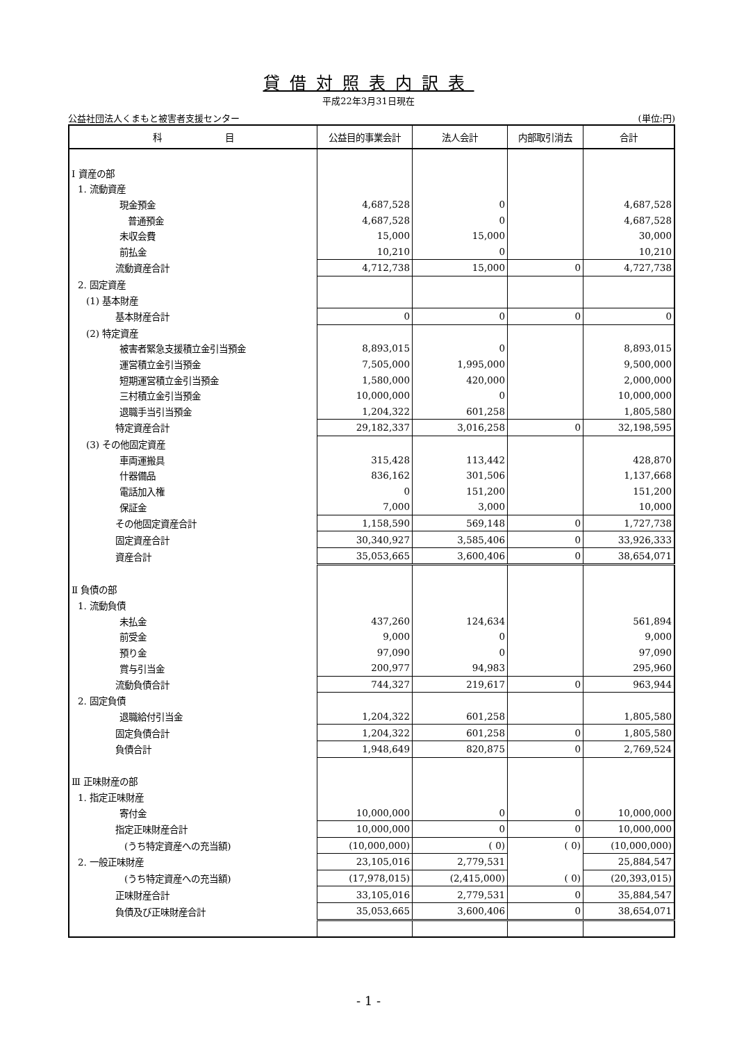貸借対照表内訳表
平成22年3月31日現在
公益社団法人くまもと被害者支援センター (単位:円)
| 科 目 | 公益目的事業会計 | 法人会計 | 内部取引消去 | 合計 |
| --- | --- | --- | --- | --- |
| Ⅰ 資産の部 | | | | |
| 1. 流動資産 | | | | |
| 現金預金 | 4,687,528 | 0 | | 4,687,528 |
| 普通預金 | 4,687,528 | 0 | | 4,687,528 |
| 未収会費 | 15,000 | 15,000 | | 30,000 |
| 前払金 | 10,210 | 0 | | 10,210 |
| 流動資産合計 | 4,712,738 | 15,000 | 0 | 4,727,738 |
| 2. 固定資産 | | | | |
| (1) 基本財産 | | | | |
| 基本財産合計 | 0 | 0 | 0 | 0 |
| (2) 特定資産 | | | | |
| 被害者緊急支援積立金引当預金 | 8,893,015 | 0 | | 8,893,015 |
| 運営積立金引当預金 | 7,505,000 | 1,995,000 | | 9,500,000 |
| 短期運営積立金引当預金 | 1,580,000 | 420,000 | | 2,000,000 |
| 三村積立金引当預金 | 10,000,000 | 0 | | 10,000,000 |
| 退職手当引当預金 | 1,204,322 | 601,258 | | 1,805,580 |
| 特定資産合計 | 29,182,337 | 3,016,258 | 0 | 32,198,595 |
| (3) その他固定資産 | | | | |
| 車両運搬具 | 315,428 | 113,442 | | 428,870 |
| 什器備品 | 836,162 | 301,506 | | 1,137,668 |
| 電話加入権 | 0 | 151,200 | | 151,200 |
| 保証金 | 7,000 | 3,000 | | 10,000 |
| その他固定資産合計 | 1,158,590 | 569,148 | 0 | 1,727,738 |
| 固定資産合計 | 30,340,927 | 3,585,406 | 0 | 33,926,333 |
| 資産合計 | 35,053,665 | 3,600,406 | 0 | 38,654,071 |
| Ⅱ 負債の部 | | | | |
| 1. 流動負債 | | | | |
| 未払金 | 437,260 | 124,634 | | 561,894 |
| 前受金 | 9,000 | 0 | | 9,000 |
| 預り金 | 97,090 | 0 | | 97,090 |
| 賞与引当金 | 200,977 | 94,983 | | 295,960 |
| 流動負債合計 | 744,327 | 219,617 | 0 | 963,944 |
| 2. 固定負債 | | | | |
| 退職給付引当金 | 1,204,322 | 601,258 | | 1,805,580 |
| 固定負債合計 | 1,204,322 | 601,258 | 0 | 1,805,580 |
| 負債合計 | 1,948,649 | 820,875 | 0 | 2,769,524 |
| Ⅲ 正味財産の部 | | | | |
| 1. 指定正味財産 | | | | |
| 寄付金 | 10,000,000 | 0 | 0 | 10,000,000 |
| 指定正味財産合計 | 10,000,000 | 0 | 0 | 10,000,000 |
| (うち特定資産への充当額) | (10,000,000) | ( 0) | ( 0) | (10,000,000) |
| 2. 一般正味財産 | 23,105,016 | 2,779,531 | | 25,884,547 |
| (うち特定資産への充当額) | (17,978,015) | (2,415,000) | ( 0) | (20,393,015) |
| 正味財産合計 | 33,105,016 | 2,779,531 | 0 | 35,884,547 |
| 負債及び正味財産合計 | 35,053,665 | 3,600,406 | 0 | 38,654,071 |
- 1 -